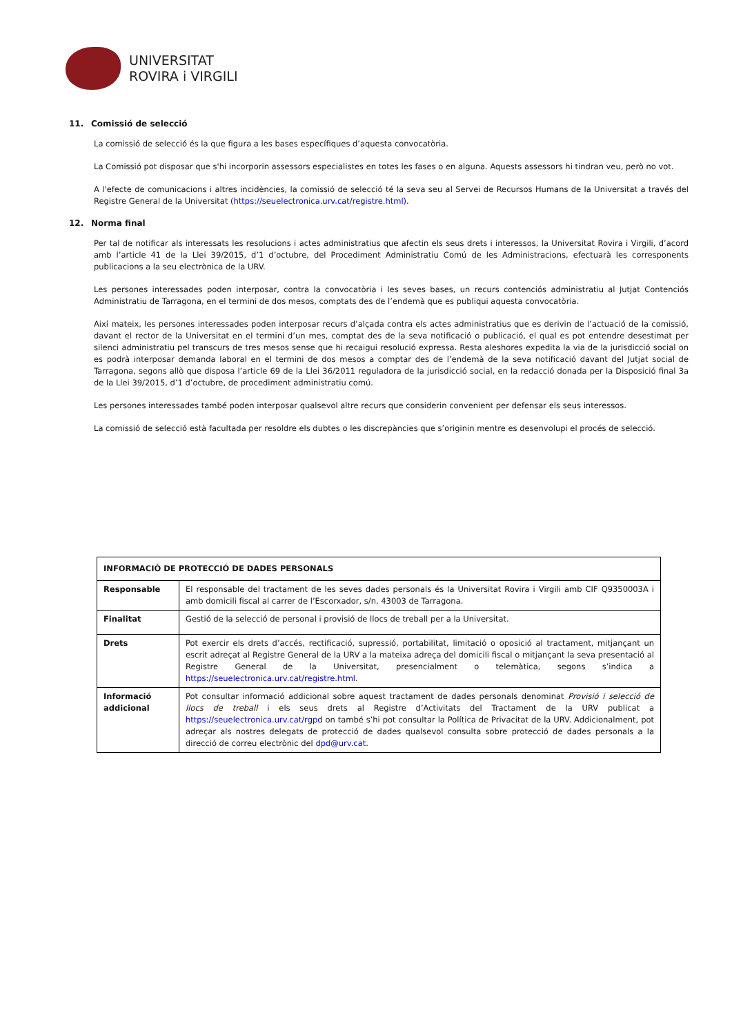UNIVERSITAT
ROVIRA i VIRGILI
11. Comissió de selecció
La comissió de selecció és la que figura a les bases específiques d’aquesta convocatòria.
La Comissió pot disposar que s'hi incorporin assessors especialistes en totes les fases o en alguna. Aquests assessors hi tindran veu, però no vot.
A l'efecte de comunicacions i altres incidències, la comissió de selecció té la seva seu al Servei de Recursos Humans de la Universitat a través del Registre General de la Universitat (https://seuelectronica.urv.cat/registre.html).
12. Norma final
Per tal de notificar als interessats les resolucions i actes administratius que afectin els seus drets i interessos, la Universitat Rovira i Virgili, d’acord amb l’article 41 de la Llei 39/2015, d’1 d’octubre, del Procediment Administratiu Comú de les Administracions, efectuarà les corresponents publicacions a la seu electrònica de la URV.
Les persones interessades poden interposar, contra la convocatòria i les seves bases, un recurs contenciós administratiu al Jutjat Contenciós Administratiu de Tarragona, en el termini de dos mesos, comptats des de l’endemà que es publiqui aquesta convocatòria.
Així mateix, les persones interessades poden interposar recurs d’alçada contra els actes administratius que es derivin de l’actuació de la comissió, davant el rector de la Universitat en el termini d’un mes, comptat des de la seva notificació o publicació, el qual es pot entendre desestimat per silenci administratiu pel transcurs de tres mesos sense que hi recaigui resolució expressa. Resta aleshores expedita la via de la jurisdicció social on es podrà interposar demanda laboral en el termini de dos mesos a comptar des de l’endemà de la seva notificació davant del Jutjat social de Tarragona, segons allò que disposa l’article 69 de la Llei 36/2011 reguladora de la jurisdicció social, en la redacció donada per la Disposició final 3a de la Llei 39/2015, d’1 d’octubre, de procediment administratiu comú.
Les persones interessades també poden interposar qualsevol altre recurs que considerin convenient per defensar els seus interessos.
La comissió de selecció està facultada per resoldre els dubtes o les discrepàncies que s’originin mentre es desenvolupi el procés de selecció.
| INFORMACIÓ DE PROTECCIÓ DE DADES PERSONALS | |
| --- | --- |
| Responsable | El responsable del tractament de les seves dades personals és la Universitat Rovira i Virgili amb CIF Q9350003A i amb domicili fiscal al carrer de l’Escorxador, s/n, 43003 de Tarragona. |
| Finalitat | Gestió de la selecció de personal i provisió de llocs de treball per a la Universitat. |
| Drets | Pot exercir els drets d’accés, rectificació, supressió, portabilitat, limitació o oposició al tractament, mitjançant un escrit adreçat al Registre General de la URV a la mateixa adreça del domicili fiscal o mitjançant la seva presentació al Registre General de la Universitat, presencialment o telemàtica, segons s’indica a https://seuelectronica.urv.cat/registre.html . |
| Informació addicional | Pot consultar informació addicional sobre aquest tractament de dades personals denominat Provisió i selecció de llocs de treball i els seus drets al Registre d’Activitats del Tractament de la URV publicat a https://seuelectronica.urv.cat/rgpd on també s’hi pot consultar la Política de Privacitat de la URV. Addicionalment, pot adreçar als nostres delegats de protecció de dades qualsevol consulta sobre protecció de dades personals a la direcció de correu electrònic del dpd@urv.cat . |